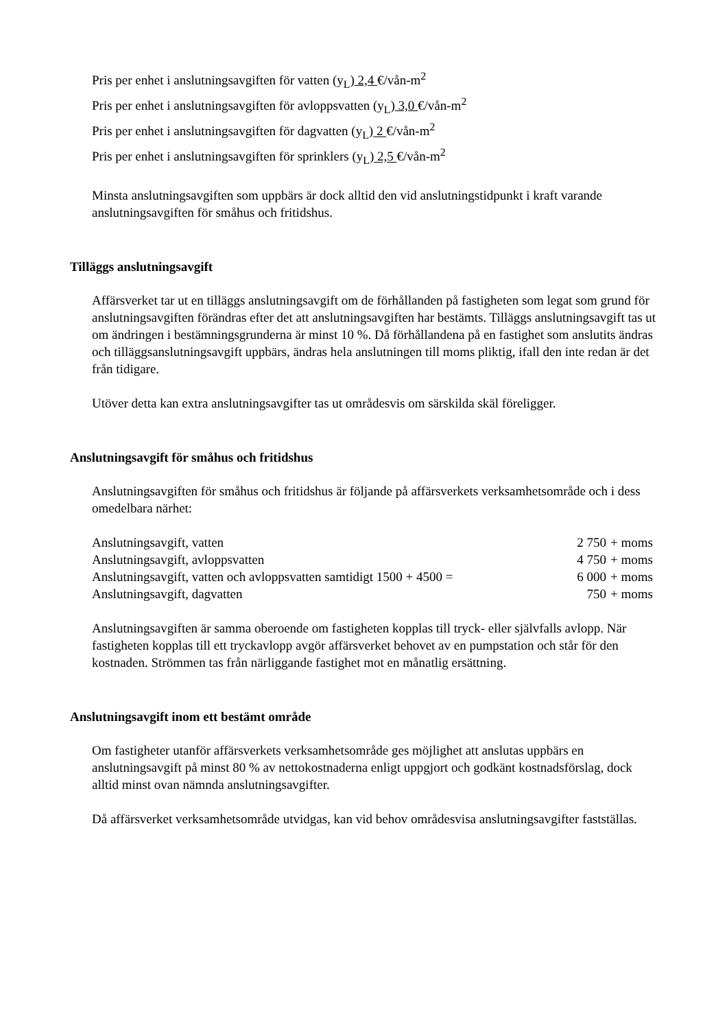Pris per enhet i anslutningsavgiften för vatten (y<sub>L</sub>) 2,4 €/vån-m<sup>2</sup>
Pris per enhet i anslutningsavgiften för avloppsvatten (y<sub>L</sub>) 3,0 €/vån-m<sup>2</sup>
Pris per enhet i anslutningsavgiften för dagvatten (y<sub>L</sub>) 2 €/vån-m<sup>2</sup>
Pris per enhet i anslutningsavgiften för sprinklers (y<sub>L</sub>) 2,5 €/vån-m<sup>2</sup>
Minsta anslutningsavgiften som uppbärs är dock alltid den vid anslutningstidpunkt i kraft varande anslutningsavgiften för småhus och fritidshus.
Tilläggs anslutningsavgift
Affärsverket tar ut en tilläggs anslutningsavgift om de förhållanden på fastigheten som legat som grund för anslutningsavgiften förändras efter det att anslutningsavgiften har bestämts. Tilläggs anslutningsavgift tas ut om ändringen i bestämningsgrunderna är minst 10 %. Då förhållandena på en fastighet som anslutits ändras och tilläggsanslutningsavgift uppbärs, ändras hela anslutningen till moms pliktig, ifall den inte redan är det från tidigare.
Utöver detta kan extra anslutningsavgifter tas ut områdesvis om särskilda skäl föreligger.
Anslutningsavgift för småhus och fritidshus
Anslutningsavgiften för småhus och fritidshus är följande på affärsverkets verksamhetsområde och i dess omedelbara närhet:
| Anslutningsavgift, vatten | 2 750 | + moms |
| Anslutningsavgift, avloppsvatten | 4 750 | + moms |
| Anslutningsavgift, vatten och avloppsvatten samtidigt 1500 + 4500 = | 6 000 | + moms |
| Anslutningsavgift, dagvatten | 750 | + moms |
Anslutningsavgiften är samma oberoende om fastigheten kopplas till tryck- eller självfalls avlopp. När fastigheten kopplas till ett tryckavlopp avgör affärsverket behovet av en pumpstation och står för den kostnaden. Strömmen tas från närliggande fastighet mot en månatlig ersättning.
Anslutningsavgift inom ett bestämt område
Om fastigheter utanför affärsverkets verksamhetsområde ges möjlighet att anslutas uppbärs en anslutningsavgift på minst 80 % av nettokostnaderna enligt uppgjort och godkänt kostnadsförslag, dock alltid minst ovan nämnda anslutningsavgifter.
Då affärsverket verksamhetsområde utvidgas, kan vid behov områdesvisa anslutningsavgifter fastställas.